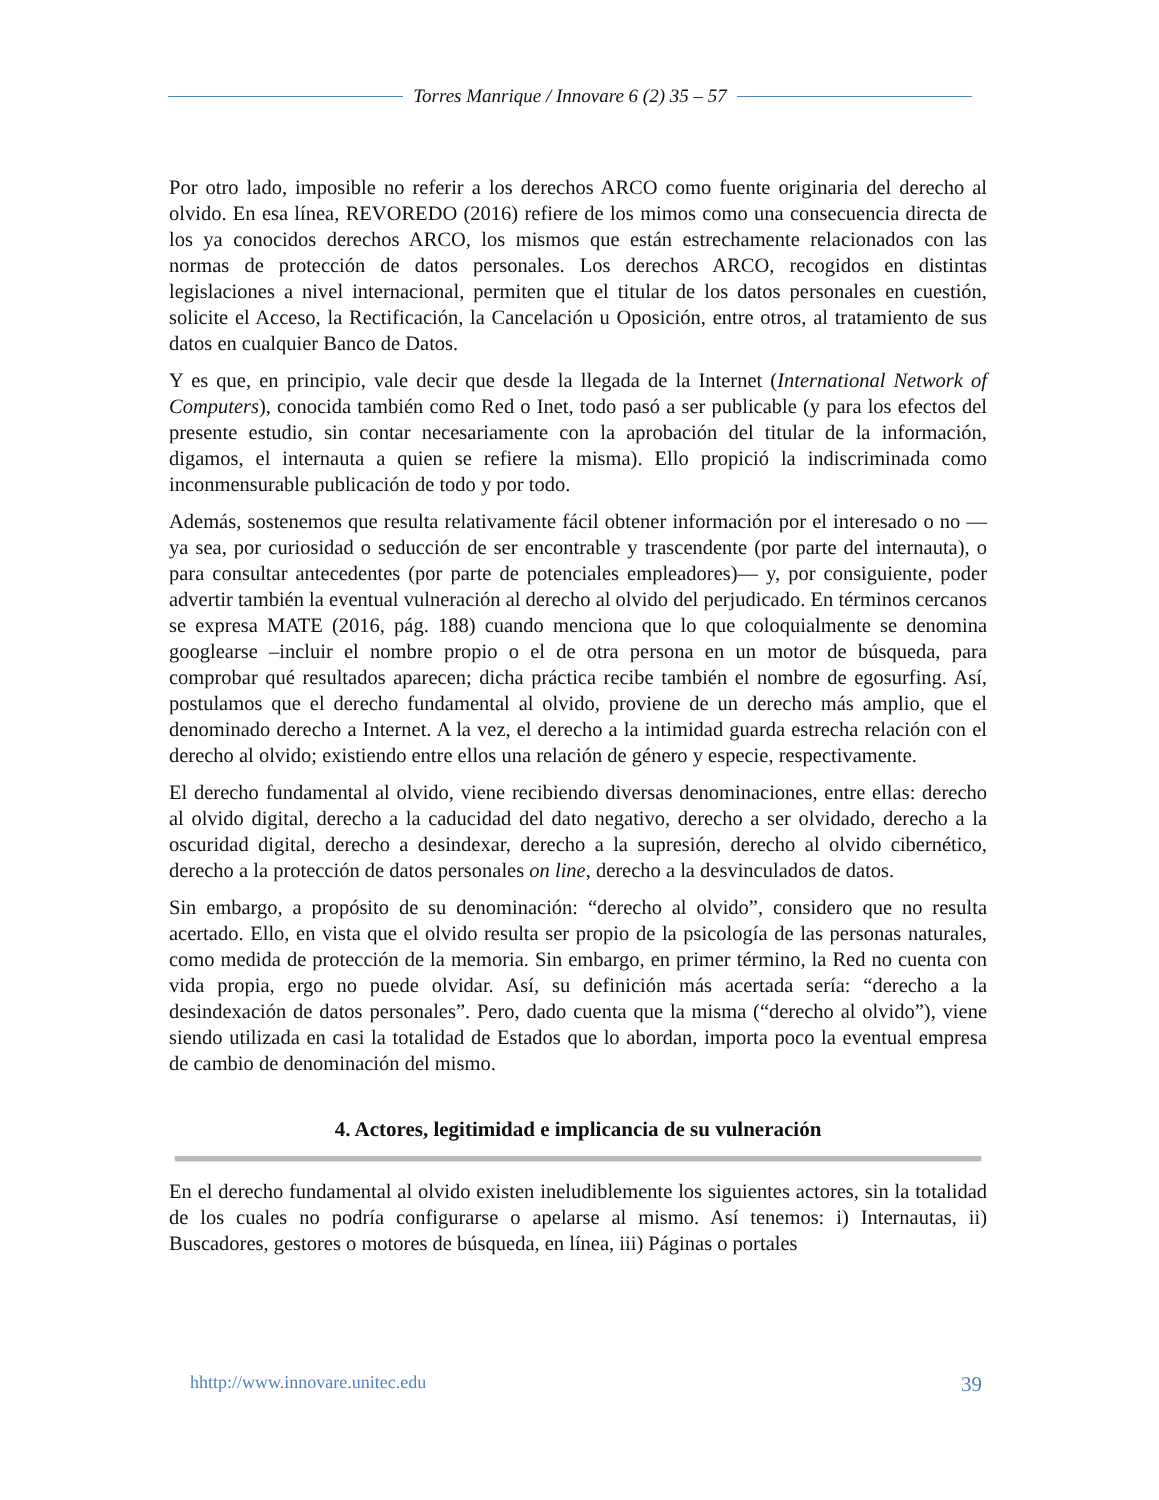Torres Manrique / Innovare 6 (2) 35 – 57
Por otro lado, imposible no referir a los derechos ARCO como fuente originaria del derecho al olvido. En esa línea, REVOREDO (2016) refiere de los mimos como una consecuencia directa de los ya conocidos derechos ARCO, los mismos que están estrechamente relacionados con las normas de protección de datos personales. Los derechos ARCO, recogidos en distintas legislaciones a nivel internacional, permiten que el titular de los datos personales en cuestión, solicite el Acceso, la Rectificación, la Cancelación u Oposición, entre otros, al tratamiento de sus datos en cualquier Banco de Datos.
Y es que, en principio, vale decir que desde la llegada de la Internet (International Network of Computers), conocida también como Red o Inet, todo pasó a ser publicable (y para los efectos del presente estudio, sin contar necesariamente con la aprobación del titular de la información, digamos, el internauta a quien se refiere la misma). Ello propició la indiscriminada como inconmensurable publicación de todo y por todo.
Además, sostenemos que resulta relativamente fácil obtener información por el interesado o no — ya sea, por curiosidad o seducción de ser encontrable y trascendente (por parte del internauta), o para consultar antecedentes (por parte de potenciales empleadores)— y, por consiguiente, poder advertir también la eventual vulneración al derecho al olvido del perjudicado. En términos cercanos se expresa MATE (2016, pág. 188) cuando menciona que lo que coloquialmente se denomina googlearse –incluir el nombre propio o el de otra persona en un motor de búsqueda, para comprobar qué resultados aparecen; dicha práctica recibe también el nombre de egosurfing. Así, postulamos que el derecho fundamental al olvido, proviene de un derecho más amplio, que el denominado derecho a Internet. A la vez, el derecho a la intimidad guarda estrecha relación con el derecho al olvido; existiendo entre ellos una relación de género y especie, respectivamente.
El derecho fundamental al olvido, viene recibiendo diversas denominaciones, entre ellas: derecho al olvido digital, derecho a la caducidad del dato negativo, derecho a ser olvidado, derecho a la oscuridad digital, derecho a desindexar, derecho a la supresión, derecho al olvido cibernético, derecho a la protección de datos personales on line, derecho a la desvinculados de datos.
Sin embargo, a propósito de su denominación: “derecho al olvido”, considero que no resulta acertado. Ello, en vista que el olvido resulta ser propio de la psicología de las personas naturales, como medida de protección de la memoria. Sin embargo, en primer término, la Red no cuenta con vida propia, ergo no puede olvidar. Así, su definición más acertada sería: “derecho a la desindexación de datos personales”. Pero, dado cuenta que la misma (“derecho al olvido”), viene siendo utilizada en casi la totalidad de Estados que lo abordan, importa poco la eventual empresa de cambio de denominación del mismo.
4. Actores, legitimidad e implicancia de su vulneración
En el derecho fundamental al olvido existen ineludiblemente los siguientes actores, sin la totalidad de los cuales no podría configurarse o apelarse al mismo. Así tenemos: i) Internautas, ii) Buscadores, gestores o motores de búsqueda, en línea, iii) Páginas o portales
hhttp://www.innovare.unitec.edu 39